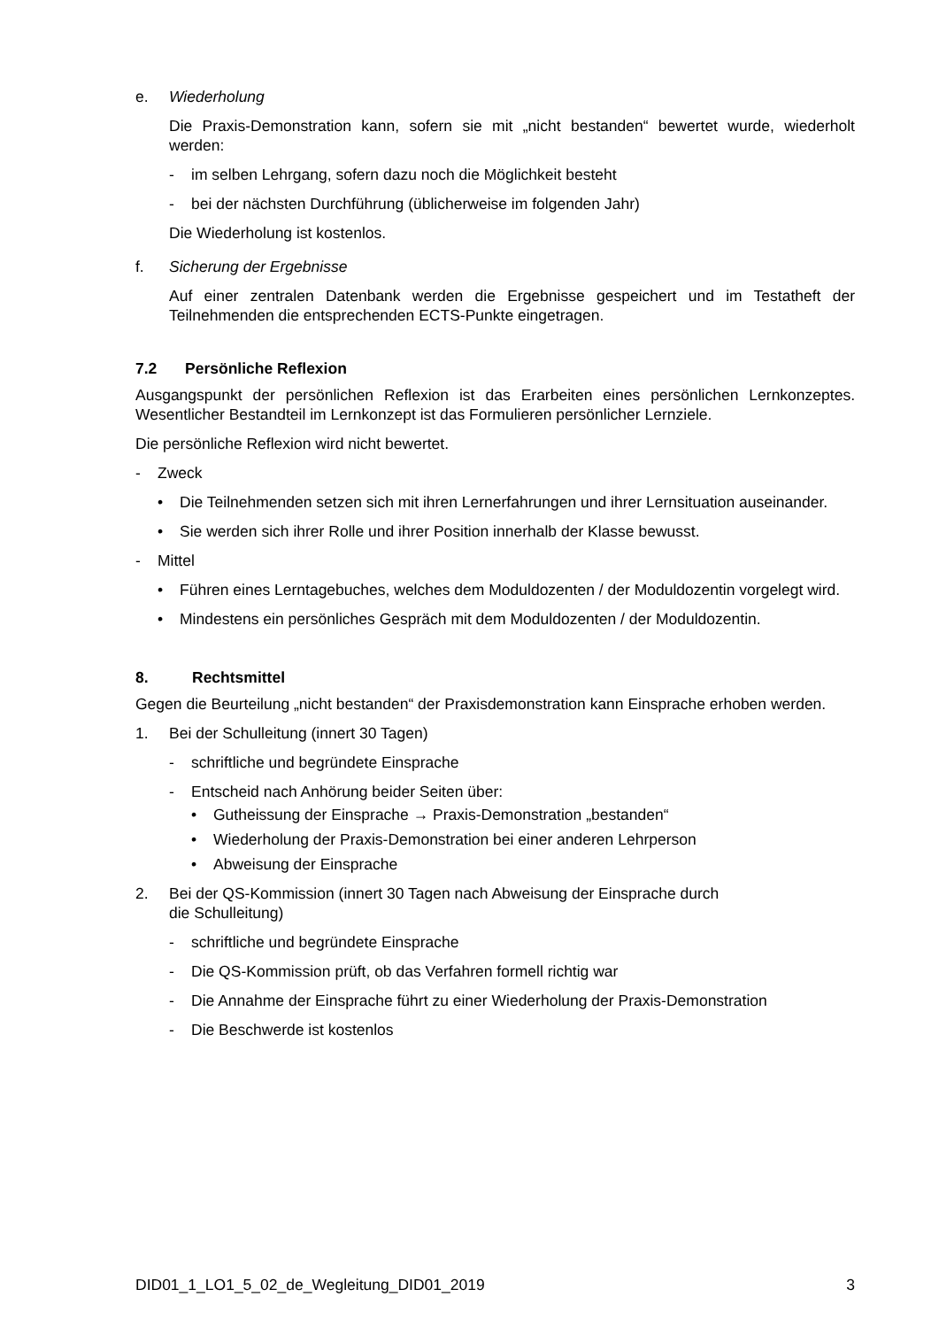e. Wiederholung
Die Praxis-Demonstration kann, sofern sie mit „nicht bestanden“ bewertet wurde, wiederholt werden:
- im selben Lehrgang, sofern dazu noch die Möglichkeit besteht
- bei der nächsten Durchführung (üblicherweise im folgenden Jahr)
Die Wiederholung ist kostenlos.
f. Sicherung der Ergebnisse
Auf einer zentralen Datenbank werden die Ergebnisse gespeichert und im Testatheft der Teilnehmenden die entsprechenden ECTS-Punkte eingetragen.
7.2 Persönliche Reflexion
Ausgangspunkt der persönlichen Reflexion ist das Erarbeiten eines persönlichen Lernkonzeptes. Wesentlicher Bestandteil im Lernkonzept ist das Formulieren persönlicher Lernziele.
Die persönliche Reflexion wird nicht bewertet.
- Zweck
• Die Teilnehmenden setzen sich mit ihren Lernerfahrungen und ihrer Lernsituation auseinander.
• Sie werden sich ihrer Rolle und ihrer Position innerhalb der Klasse bewusst.
- Mittel
• Führen eines Lerntagebuches, welches dem Moduldozenten / der Moduldozentin vorgelegt wird.
• Mindestens ein persönliches Gespräch mit dem Moduldozenten / der Moduldozentin.
8. Rechtsmittel
Gegen die Beurteilung „nicht bestanden“ der Praxisdemonstration kann Einsprache erhoben werden.
1. Bei der Schulleitung (innert 30 Tagen)
- schriftliche und begründete Einsprache
- Entscheid nach Anhörung beider Seiten über:
• Gutheissung der Einsprache → Praxis-Demonstration „bestanden“
• Wiederholung der Praxis-Demonstration bei einer anderen Lehrperson
• Abweisung der Einsprache
2. Bei der QS-Kommission (innert 30 Tagen nach Abweisung der Einsprache durch
die Schulleitung)
- schriftliche und begründete Einsprache
- Die QS-Kommission prüft, ob das Verfahren formell richtig war
- Die Annahme der Einsprache führt zu einer Wiederholung der Praxis-Demonstration
- Die Beschwerde ist kostenlos
DID01_1_LO1_5_02_de_Wegleitung_DID01_2019 3